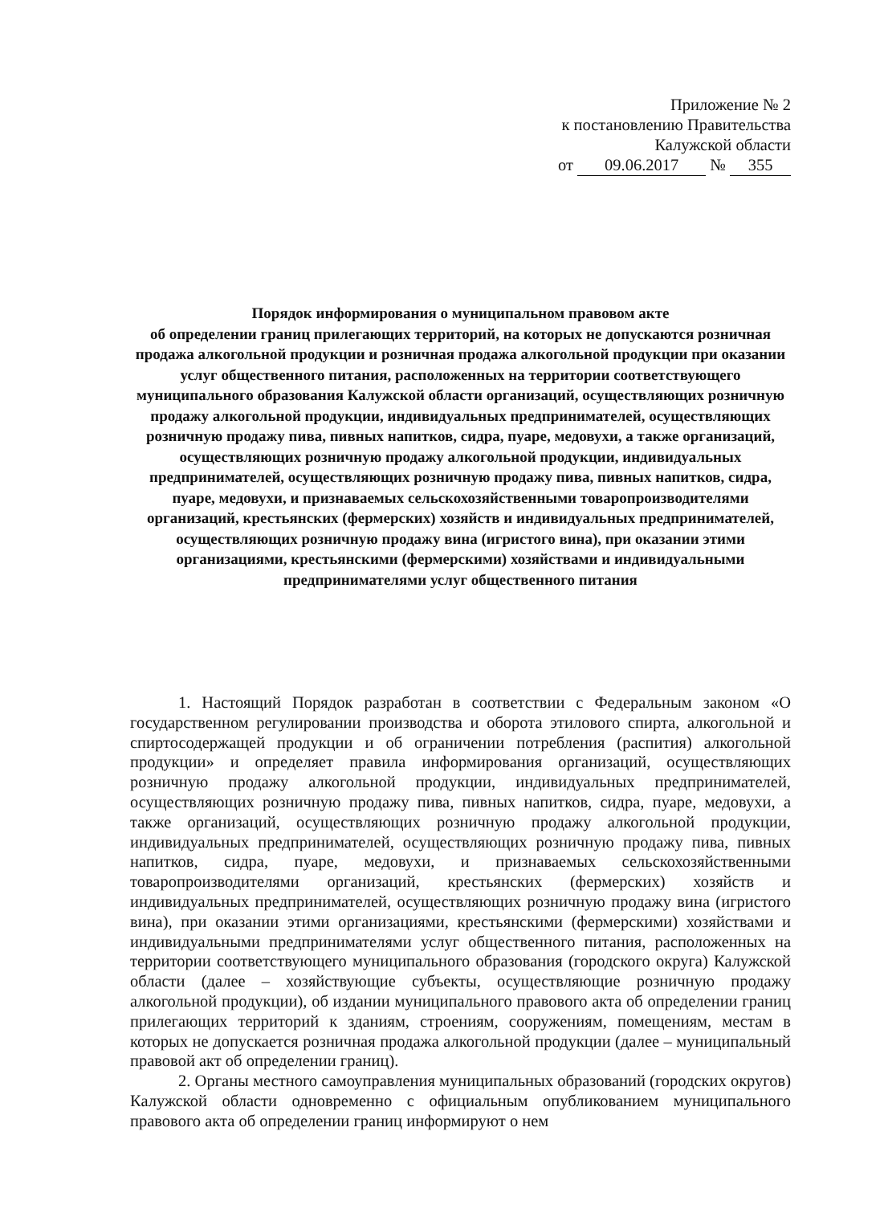Приложение № 2
к постановлению Правительства
Калужской области
от 09.06.2017 № 355
Порядок информирования о муниципальном правовом акте
об определении границ прилегающих территорий, на которых не допускаются розничная продажа алкогольной продукции и розничная продажа алкогольной продукции при оказании услуг общественного питания, расположенных на территории соответствующего муниципального образования Калужской области организаций, осуществляющих розничную продажу алкогольной продукции, индивидуальных предпринимателей, осуществляющих розничную продажу пива, пивных напитков, сидра, пуаре, медовухи, а также организаций, осуществляющих розничную продажу алкогольной продукции, индивидуальных предпринимателей, осуществляющих розничную продажу пива, пивных напитков, сидра, пуаре, медовухи, и признаваемых сельскохозяйственными товаропроизводителями организаций, крестьянских (фермерских) хозяйств и индивидуальных предпринимателей, осуществляющих розничную продажу вина (игристого вина), при оказании этими организациями, крестьянскими (фермерскими) хозяйствами и индивидуальными предпринимателями услуг общественного питания
1. Настоящий Порядок разработан в соответствии с Федеральным законом «О государственном регулировании производства и оборота этилового спирта, алкогольной и спиртосодержащей продукции и об ограничении потребления (распития) алкогольной продукции» и определяет правила информирования организаций, осуществляющих розничную продажу алкогольной продукции, индивидуальных предпринимателей, осуществляющих розничную продажу пива, пивных напитков, сидра, пуаре, медовухи, а также организаций, осуществляющих розничную продажу алкогольной продукции, индивидуальных предпринимателей, осуществляющих розничную продажу пива, пивных напитков, сидра, пуаре, медовухи, и признаваемых сельскохозяйственными товаропроизводителями организаций, крестьянских (фермерских) хозяйств и индивидуальных предпринимателей, осуществляющих розничную продажу вина (игристого вина), при оказании этими организациями, крестьянскими (фермерскими) хозяйствами и индивидуальными предпринимателями услуг общественного питания, расположенных на территории соответствующего муниципального образования (городского округа) Калужской области (далее – хозяйствующие субъекты, осуществляющие розничную продажу алкогольной продукции), об издании муниципального правового акта об определении границ прилегающих территорий к зданиям, строениям, сооружениям, помещениям, местам в которых не допускается розничная продажа алкогольной продукции (далее – муниципальный правовой акт об определении границ).
2. Органы местного самоуправления муниципальных образований (городских округов) Калужской области одновременно с официальным опубликованием муниципального правового акта об определении границ информируют о нем